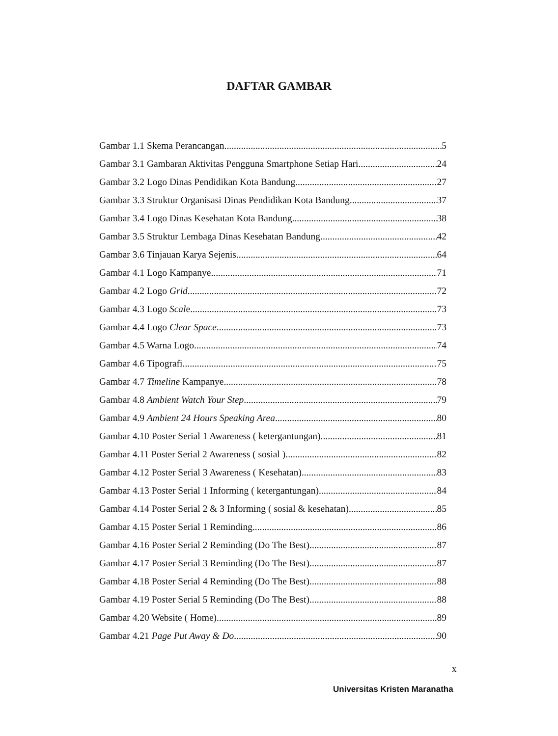DAFTAR GAMBAR
Gambar 1.1 Skema Perancangan 5
Gambar 3.1 Gambaran Aktivitas Pengguna Smartphone Setiap Hari 24
Gambar 3.2 Logo Dinas Pendidikan Kota Bandung 27
Gambar 3.3 Struktur Organisasi Dinas Pendidikan Kota Bandung 37
Gambar 3.4 Logo Dinas Kesehatan Kota Bandung 38
Gambar 3.5 Struktur Lembaga Dinas Kesehatan Bandung 42
Gambar 3.6 Tinjauan Karya Sejenis 64
Gambar 4.1 Logo Kampanye 71
Gambar 4.2 Logo Grid 72
Gambar 4.3 Logo Scale 73
Gambar 4.4 Logo Clear Space 73
Gambar 4.5 Warna Logo 74
Gambar 4.6 Tipografi 75
Gambar 4.7 Timeline Kampanye 78
Gambar 4.8 Ambient Watch Your Step 79
Gambar 4.9 Ambient 24 Hours Speaking Area 80
Gambar 4.10 Poster Serial 1 Awareness ( ketergantungan) 81
Gambar 4.11 Poster Serial 2 Awareness ( sosial ) 82
Gambar 4.12 Poster Serial 3 Awareness ( Kesehatan) 83
Gambar 4.13 Poster Serial 1 Informing ( ketergantungan) 84
Gambar 4.14 Poster Serial 2 & 3 Informing ( sosial & kesehatan) 85
Gambar 4.15 Poster Serial 1 Reminding 86
Gambar 4.16 Poster Serial 2 Reminding (Do The Best) 87
Gambar 4.17 Poster Serial 3 Reminding (Do The Best) 87
Gambar 4.18 Poster Serial 4 Reminding (Do The Best) 88
Gambar 4.19 Poster Serial 5 Reminding (Do The Best) 88
Gambar 4.20 Website ( Home) 89
Gambar 4.21 Page Put Away & Do 90
x
Universitas Kristen Maranatha